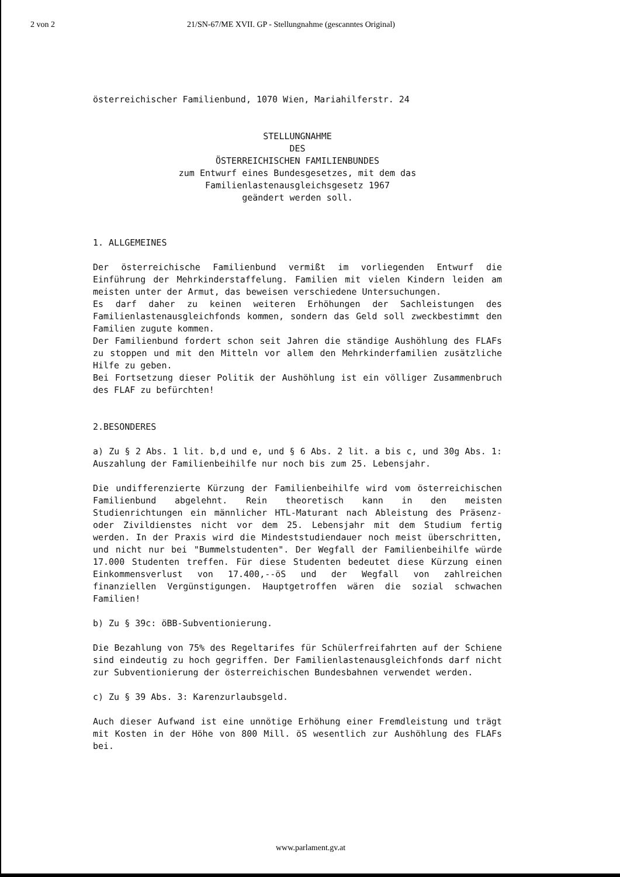2 von 2 21/SN-67/ME XVII. GP - Stellungnahme (gescanntes Original)
österreichischer Familienbund, 1070 Wien, Mariahilferstr. 24
STELLUNGNAHME
DES
ÖSTERREICHISCHEN FAMILIENBUNDES
zum Entwurf eines Bundesgesetzes, mit dem das
Familienlastenausgleichsgesetz 1967
geändert werden soll.
1. ALLGEMEINES
Der österreichische Familienbund vermißt im vorliegenden Entwurf die Einführung der Mehrkinderstaffelung. Familien mit vielen Kindern leiden am meisten unter der Armut, das beweisen verschiedene Untersuchungen.
Es darf daher zu keinen weiteren Erhöhungen der Sachleistungen des Familienlastenausgleichfonds kommen, sondern das Geld soll zweckbestimmt den Familien zugute kommen.
Der Familienbund fordert schon seit Jahren die ständige Aushöhlung des FLAFs zu stoppen und mit den Mitteln vor allem den Mehrkinderfamilien zusätzliche Hilfe zu geben.
Bei Fortsetzung dieser Politik der Aushöhlung ist ein völliger Zusammenbruch des FLAF zu befürchten!
2.BESONDERES
a) Zu § 2 Abs. 1 lit. b,d und e, und § 6 Abs. 2 lit. a bis c, und 30g Abs. 1: Auszahlung der Familienbeihilfe nur noch bis zum 25. Lebensjahr.
Die undifferenzierte Kürzung der Familienbeihilfe wird vom österreichischen Familienbund abgelehnt. Rein theoretisch kann in den meisten Studienrichtungen ein männlicher HTL-Maturant nach Ableistung des Präsenz- oder Zivildienstes nicht vor dem 25. Lebensjahr mit dem Studium fertig werden. In der Praxis wird die Mindeststudiendauer noch meist überschritten, und nicht nur bei "Bummelstudenten". Der Wegfall der Familienbeihilfe würde 17.000 Studenten treffen. Für diese Studenten bedeutet diese Kürzung einen Einkommensverlust von 17.400,--öS und der Wegfall von zahlreichen finanziellen Vergünstigungen. Hauptgetroffen wären die sozial schwachen Familien!
b) Zu § 39c: öBB-Subventionierung.
Die Bezahlung von 75% des Regeltarifes für Schülerfreifahrten auf der Schiene sind eindeutig zu hoch gegriffen. Der Familienlastenausgleichfonds darf nicht zur Subventionierung der österreichischen Bundesbahnen verwendet werden.
c) Zu § 39 Abs. 3: Karenzurlaubsgeld.
Auch dieser Aufwand ist eine unnötige Erhöhung einer Fremdleistung und trägt mit Kosten in der Höhe von 800 Mill. öS wesentlich zur Aushöhlung des FLAFs bei.
www.parlament.gv.at